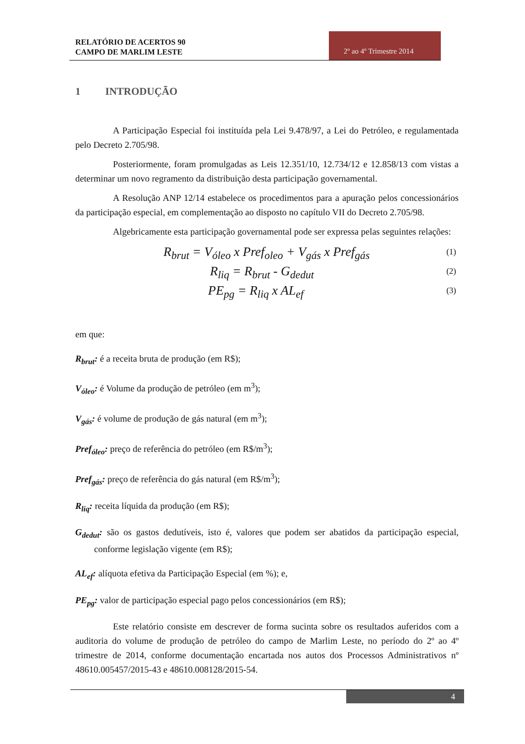RELATÓRIO DE ACERTOS 90
CAMPO DE MARLIM LESTE
2º ao 4º Trimestre 2014
1 INTRODUÇÃO
A Participação Especial foi instituída pela Lei 9.478/97, a Lei do Petróleo, e regulamentada pelo Decreto 2.705/98.
Posteriormente, foram promulgadas as Leis 12.351/10, 12.734/12 e 12.858/13 com vistas a determinar um novo regramento da distribuição desta participação governamental.
A Resolução ANP 12/14 estabelece os procedimentos para a apuração pelos concessionários da participação especial, em complementação ao disposto no capítulo VII do Decreto 2.705/98.
Algebricamente esta participação governamental pode ser expressa pelas seguintes relações:
R<sub>brut</sub> = V<sub>óleo</sub> x Pref<sub>oleo</sub> + V<sub>gás</sub> x Pref<sub>gás</sub> (1)
R<sub>liq</sub> = R<sub>brut</sub> - G<sub>dedut</sub> (2)
PE<sub>pg</sub> = R<sub>liq</sub> x AL<sub>ef</sub> (3)
em que:
R<sub>brut</sub>: é a receita bruta de produção (em R$);
V<sub>óleo</sub>: é Volume da produção de petróleo (em m<sup>3</sup>);
V<sub>gás</sub>: é volume de produção de gás natural (em m<sup>3</sup>);
Pref<sub>óleo</sub>: preço de referência do petróleo (em R$/m<sup>3</sup>);
Pref<sub>gás</sub>: preço de referência do gás natural (em R$/m<sup>3</sup>);
R<sub>liq</sub>: receita líquida da produção (em R$);
G<sub>dedut</sub>: são os gastos dedutíveis, isto é, valores que podem ser abatidos da participação especial, conforme legislação vigente (em R$);
AL<sub>ef</sub>: alíquota efetiva da Participação Especial (em %); e,
PE<sub>pg</sub>: valor de participação especial pago pelos concessionários (em R$);
Este relatório consiste em descrever de forma sucinta sobre os resultados auferidos com a auditoria do volume de produção de petróleo do campo de Marlim Leste, no período do 2º ao 4º trimestre de 2014, conforme documentação encartada nos autos dos Processos Administrativos nº 48610.005457/2015-43 e 48610.008128/2015-54.
4